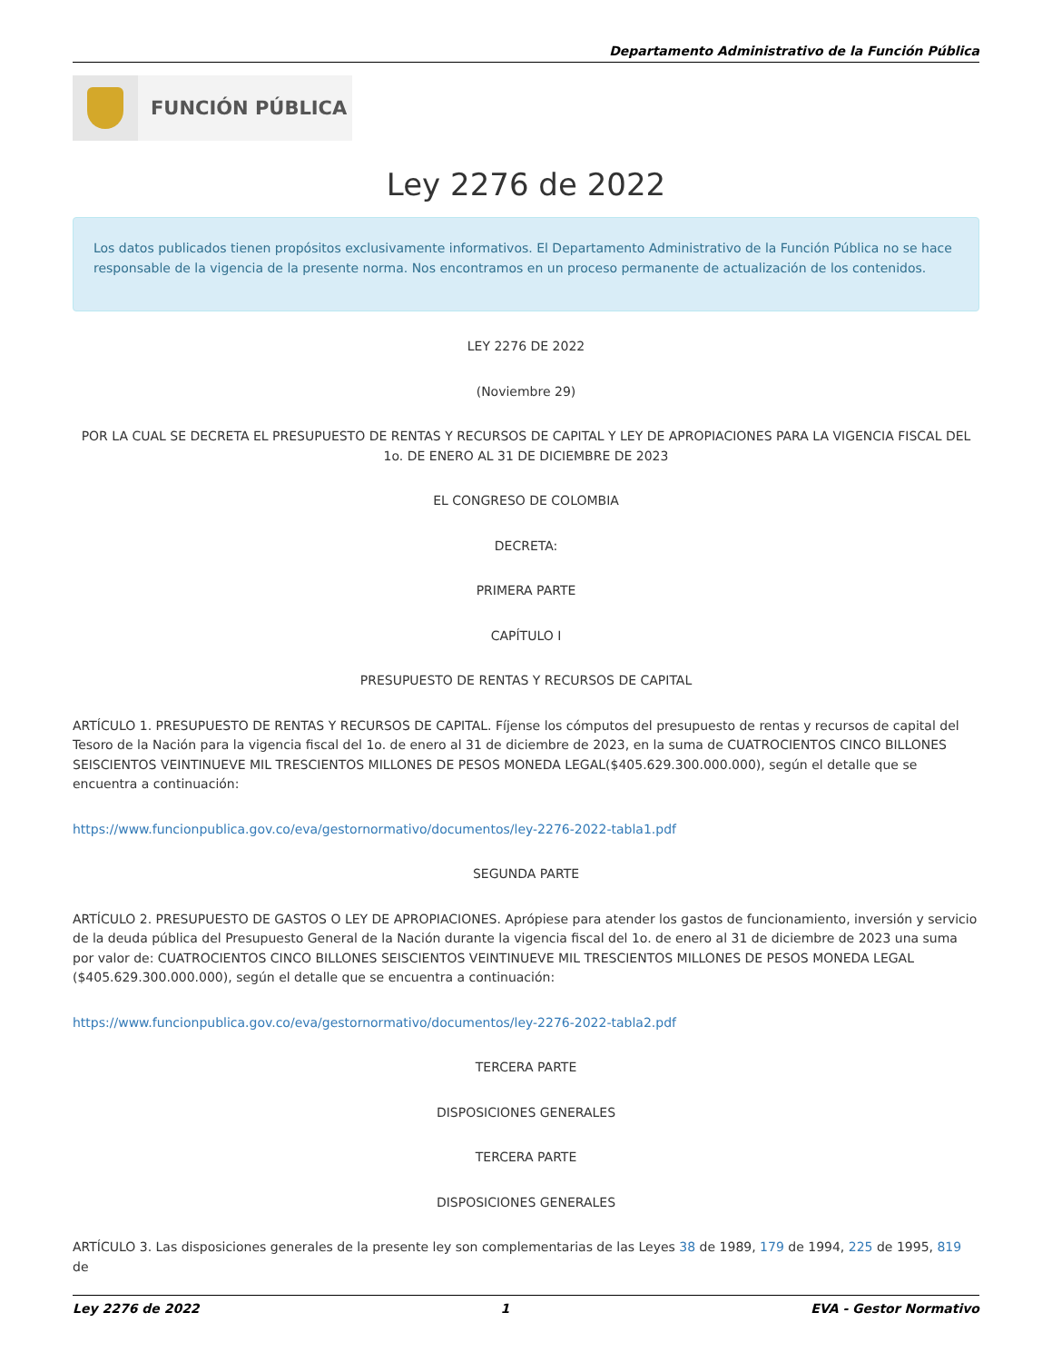Departamento Administrativo de la Función Pública
FUNCIÓN PÚBLICA
Ley 2276 de 2022
Los datos publicados tienen propósitos exclusivamente informativos. El Departamento Administrativo de la Función Pública no se hace responsable de la vigencia de la presente norma. Nos encontramos en un proceso permanente de actualización de los contenidos.
LEY 2276 DE 2022
(Noviembre 29)
POR LA CUAL SE DECRETA EL PRESUPUESTO DE RENTAS Y RECURSOS DE CAPITAL Y LEY DE APROPIACIONES PARA LA VIGENCIA FISCAL DEL 1o. DE ENERO AL 31 DE DICIEMBRE DE 2023
EL CONGRESO DE COLOMBIA
DECRETA:
PRIMERA PARTE
CAPÍTULO I
PRESUPUESTO DE RENTAS Y RECURSOS DE CAPITAL
ARTÍCULO 1. PRESUPUESTO DE RENTAS Y RECURSOS DE CAPITAL. Fíjense los cómputos del presupuesto de rentas y recursos de capital del Tesoro de la Nación para la vigencia fiscal del 1o. de enero al 31 de diciembre de 2023, en la suma de CUATROCIENTOS CINCO BILLONES SEISCIENTOS VEINTINUEVE MIL TRESCIENTOS MILLONES DE PESOS MONEDA LEGAL($405.629.300.000.000), según el detalle que se encuentra a continuación:
https://www.funcionpublica.gov.co/eva/gestornormativo/documentos/ley-2276-2022-tabla1.pdf
SEGUNDA PARTE
ARTÍCULO 2. PRESUPUESTO DE GASTOS O LEY DE APROPIACIONES. Aprópiese para atender los gastos de funcionamiento, inversión y servicio de la deuda pública del Presupuesto General de la Nación durante la vigencia fiscal del 1o. de enero al 31 de diciembre de 2023 una suma por valor de: CUATROCIENTOS CINCO BILLONES SEISCIENTOS VEINTINUEVE MIL TRESCIENTOS MILLONES DE PESOS MONEDA LEGAL ($405.629.300.000.000), según el detalle que se encuentra a continuación:
https://www.funcionpublica.gov.co/eva/gestornormativo/documentos/ley-2276-2022-tabla2.pdf
TERCERA PARTE
DISPOSICIONES GENERALES
TERCERA PARTE
DISPOSICIONES GENERALES
ARTÍCULO 3. Las disposiciones generales de la presente ley son complementarias de las Leyes 38 de 1989, 179 de 1994, 225 de 1995, 819 de
Ley 2276 de 2022 1 EVA - Gestor Normativo